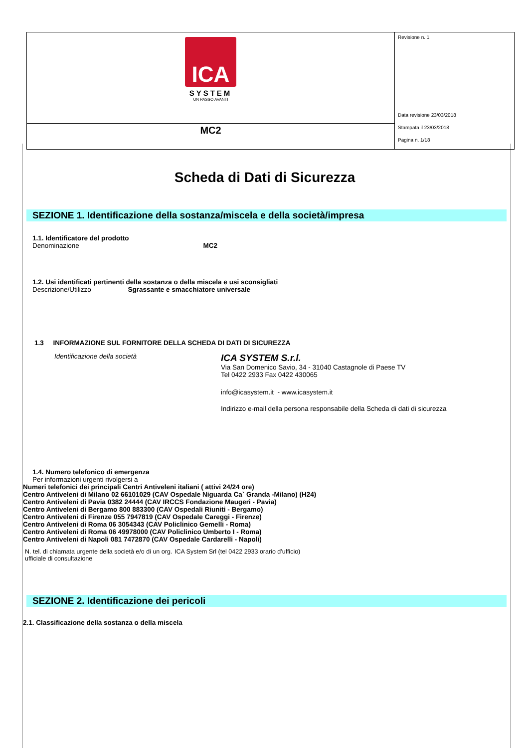| ICA SYSTEM UN PASSO AVANTI | Revisione n. 1 Data revisione 23/03/2018 Stampata il 23/03/2018 Pagina n. 1/18 |
| MC2 | |
Scheda di Dati di Sicurezza
SEZIONE 1. Identificazione della sostanza/miscela e della società/impresa
1.1. Identificatore del prodotto
Denominazione MC2
1.2. Usi identificati pertinenti della sostanza o della miscela e usi sconsigliati
Descrizione/Utilizzo Sgrassante e smacchiatore universale
1.3 INFORMAZIONE SUL FORNITORE DELLA SCHEDA DI DATI DI SICUREZZA
Identificazione della società
ICA SYSTEM S.r.l.
Via San Domenico Savio, 34 - 31040 Castagnole di Paese TV
Tel 0422 2933 Fax 0422 430065
info@icasystem.it - www.icasystem.it
Indirizzo e-mail della persona responsabile della Scheda di dati di sicurezza
1.4. Numero telefonico di emergenza
Per informazioni urgenti rivolgersi a
Numeri telefonici dei principali Centri Antiveleni italiani ( attivi 24/24 ore)
Centro Antiveleni di Milano 02 66101029 (CAV Ospedale Niguarda Ca` Granda -Milano) (H24)
Centro Antiveleni di Pavia 0382 24444 (CAV IRCCS Fondazione Maugeri - Pavia)
Centro Antiveleni di Bergamo 800 883300 (CAV Ospedali Riuniti - Bergamo)
Centro Antiveleni di Firenze 055 7947819 (CAV Ospedale Careggi - Firenze)
Centro Antiveleni di Roma 06 3054343 (CAV Policlinico Gemelli - Roma)
Centro Antiveleni di Roma 06 49978000 (CAV Policlinico Umberto I - Roma)
Centro Antiveleni di Napoli 081 7472870 (CAV Ospedale Cardarelli - Napoli)
N. tel. di chiamata urgente della società e/o di un org. ufficiale di consultazione
ICA System Srl (tel 0422 2933 orario d'ufficio)
SEZIONE 2. Identificazione dei pericoli
2.1. Classificazione della sostanza o della miscela